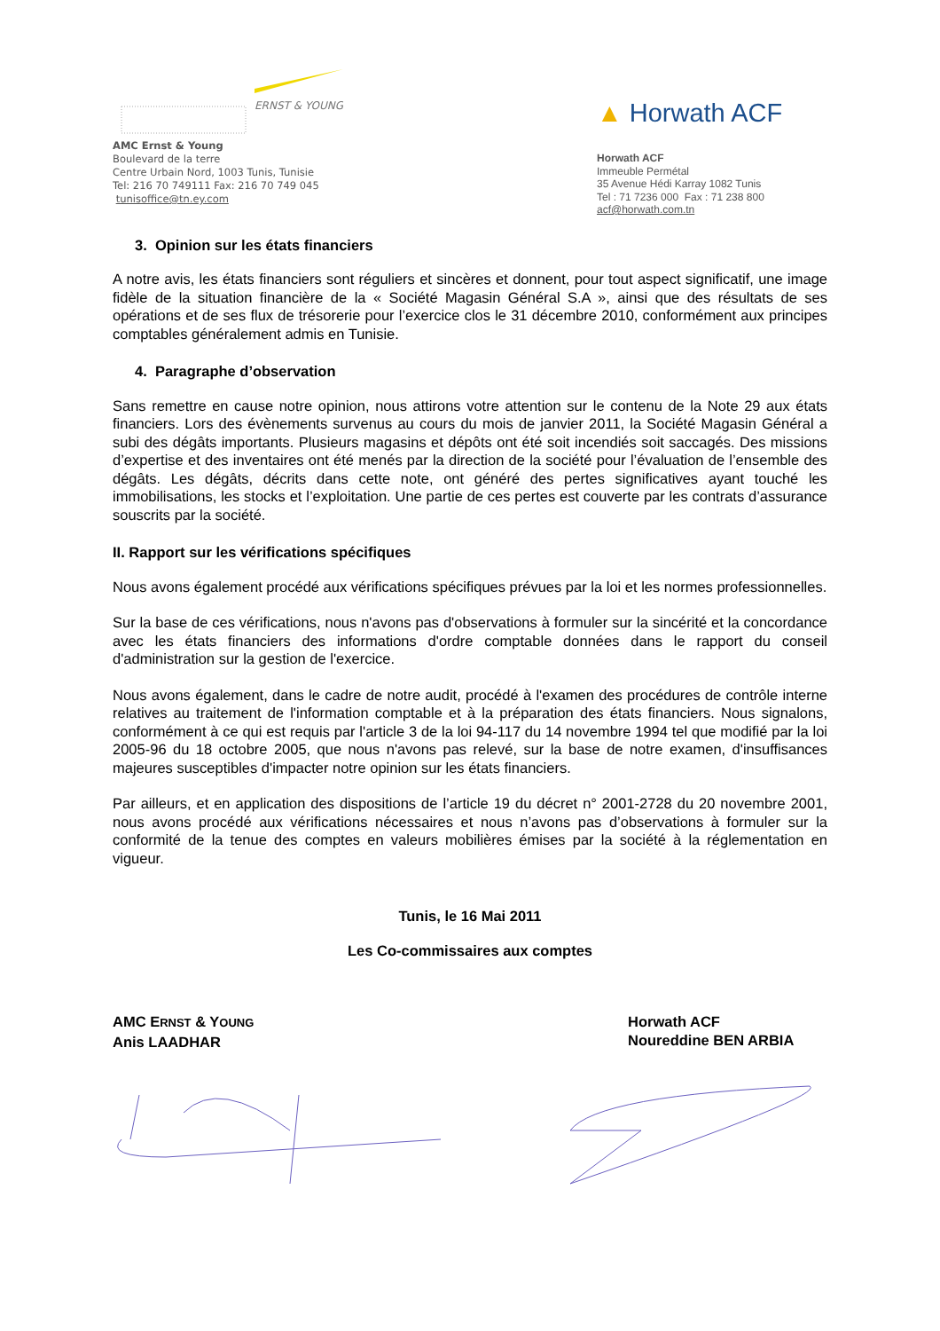ERNST & YOUNG
AMC Ernst & Young
Boulevard de la terre
Centre Urbain Nord, 1003 Tunis, Tunisie
Tel: 216 70 749111 Fax: 216 70 749 045
tunisoffice@tn.ey.com
▲ Horwath ACF
Horwath ACF
Immeuble Permétal
35 Avenue Hédi Karray 1082 Tunis
Tel : 71 7236 000 Fax : 71 238 800
acf@horwath.com.tn
3. Opinion sur les états financiers
A notre avis, les états financiers sont réguliers et sincères et donnent, pour tout aspect significatif, une image fidèle de la situation financière de la « Société Magasin Général S.A », ainsi que des résultats de ses opérations et de ses flux de trésorerie pour l’exercice clos le 31 décembre 2010, conformément aux principes comptables généralement admis en Tunisie.
4. Paragraphe d’observation
Sans remettre en cause notre opinion, nous attirons votre attention sur le contenu de la Note 29 aux états financiers. Lors des évènements survenus au cours du mois de janvier 2011, la Société Magasin Général a subi des dégâts importants. Plusieurs magasins et dépôts ont été soit incendiés soit saccagés. Des missions d’expertise et des inventaires ont été menés par la direction de la société pour l’évaluation de l’ensemble des dégâts. Les dégâts, décrits dans cette note, ont généré des pertes significatives ayant touché les immobilisations, les stocks et l’exploitation. Une partie de ces pertes est couverte par les contrats d’assurance souscrits par la société.
II. Rapport sur les vérifications spécifiques
Nous avons également procédé aux vérifications spécifiques prévues par la loi et les normes professionnelles.
Sur la base de ces vérifications, nous n'avons pas d'observations à formuler sur la sincérité et la concordance avec les états financiers des informations d'ordre comptable données dans le rapport du conseil d'administration sur la gestion de l'exercice.
Nous avons également, dans le cadre de notre audit, procédé à l'examen des procédures de contrôle interne relatives au traitement de l'information comptable et à la préparation des états financiers. Nous signalons, conformément à ce qui est requis par l'article 3 de la loi 94-117 du 14 novembre 1994 tel que modifié par la loi 2005-96 du 18 octobre 2005, que nous n'avons pas relevé, sur la base de notre examen, d'insuffisances majeures susceptibles d'impacter notre opinion sur les états financiers.
Par ailleurs, et en application des dispositions de l’article 19 du décret n° 2001-2728 du 20 novembre 2001, nous avons procédé aux vérifications nécessaires et nous n’avons pas d’observations à formuler sur la conformité de la tenue des comptes en valeurs mobilières émises par la société à la réglementation en vigueur.
Tunis, le 16 Mai 2011
Les Co-commissaires aux comptes
AMC ERNST & YOUNG
Anis LAADHAR
Horwath ACF
Noureddine BEN ARBIA